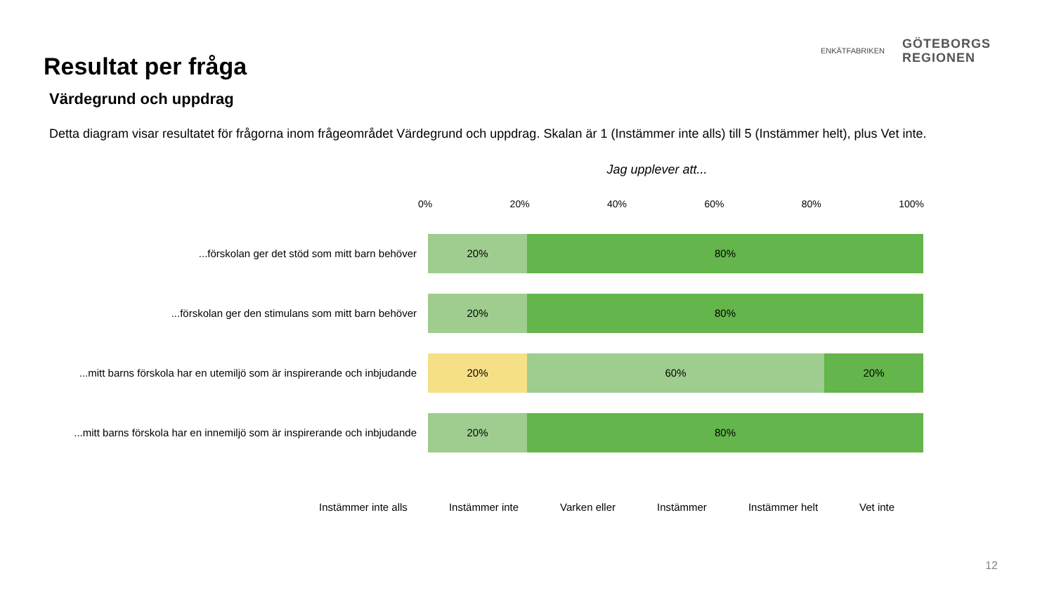Resultat per fråga
ENKÄTFABRIKEN
GÖTEBORGS
REGIONEN
Värdegrund och uppdrag
Detta diagram visar resultatet för frågorna inom frågeområdet Värdegrund och uppdrag. Skalan är 1 (Instämmer inte alls) till 5 (Instämmer helt), plus Vet inte.
Jag upplever att...
0% 20% 40% 60% 80% 100%
...förskolan ger det stöd som mitt barn behöver
20% 80%
...förskolan ger den stimulans som mitt barn behöver
20% 80%
...mitt barns förskola har en utemiljö som är inspirerande och inbjudande
20% 60% 20%
...mitt barns förskola har en innemiljö som är inspirerande och inbjudande
20% 80%
Instämmer inte alls Instämmer inte Varken eller Instämmer Instämmer helt Vet inte
12